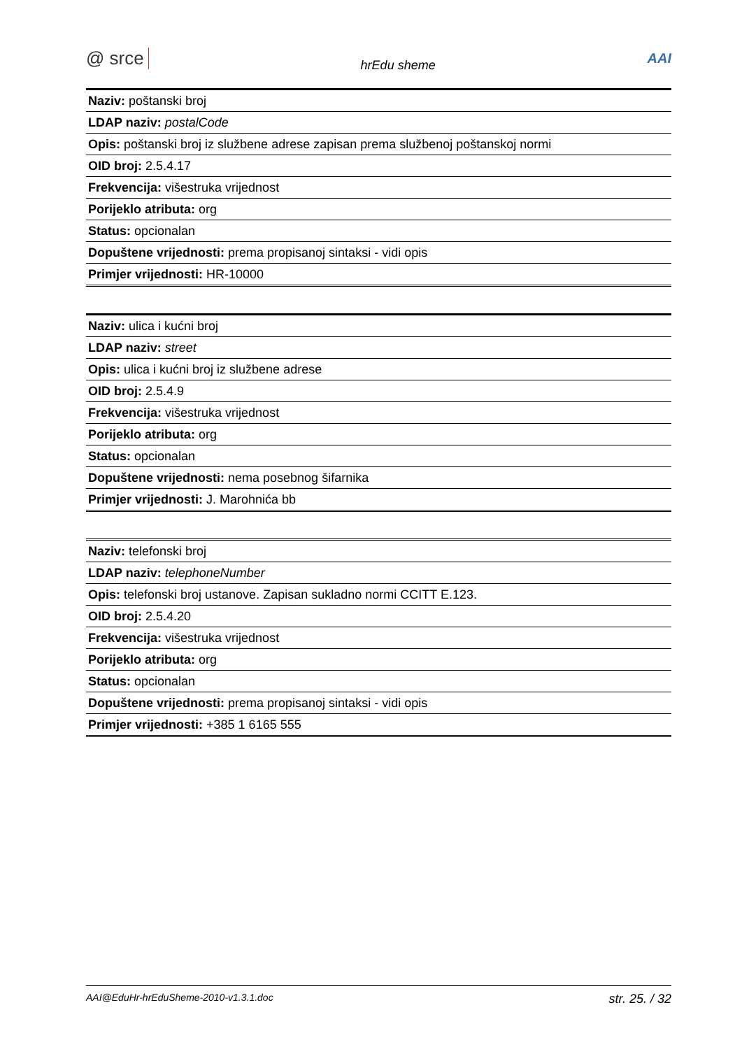@ srce hrEdu sheme AAI
| Naziv: poštanski broj |
| LDAP naziv: postalCode |
| Opis: poštanski broj iz službene adrese zapisan prema službenoj poštanskoj normi |
| OID broj: 2.5.4.17 |
| Frekvencija: višestruka vrijednost |
| Porijeklo atributa: org |
| Status: opcionalan |
| Dopuštene vrijednosti: prema propisanoj sintaksi - vidi opis |
| Primjer vrijednosti: HR-10000 |
| Naziv: ulica i kućni broj |
| LDAP naziv: street |
| Opis: ulica i kućni broj iz službene adrese |
| OID broj: 2.5.4.9 |
| Frekvencija: višestruka vrijednost |
| Porijeklo atributa: org |
| Status: opcionalan |
| Dopuštene vrijednosti: nema posebnog šifarnika |
| Primjer vrijednosti: J. Marohnića bb |
| Naziv: telefonski broj |
| LDAP naziv: telephoneNumber |
| Opis: telefonski broj ustanove. Zapisan sukladno normi CCITT E.123. |
| OID broj: 2.5.4.20 |
| Frekvencija: višestruka vrijednost |
| Porijeklo atributa: org |
| Status: opcionalan |
| Dopuštene vrijednosti: prema propisanoj sintaksi - vidi opis |
| Primjer vrijednosti: +385 1 6165 555 |
AAI@EduHr-hrEduSheme-2010-v1.3.1.doc str. 25. / 32